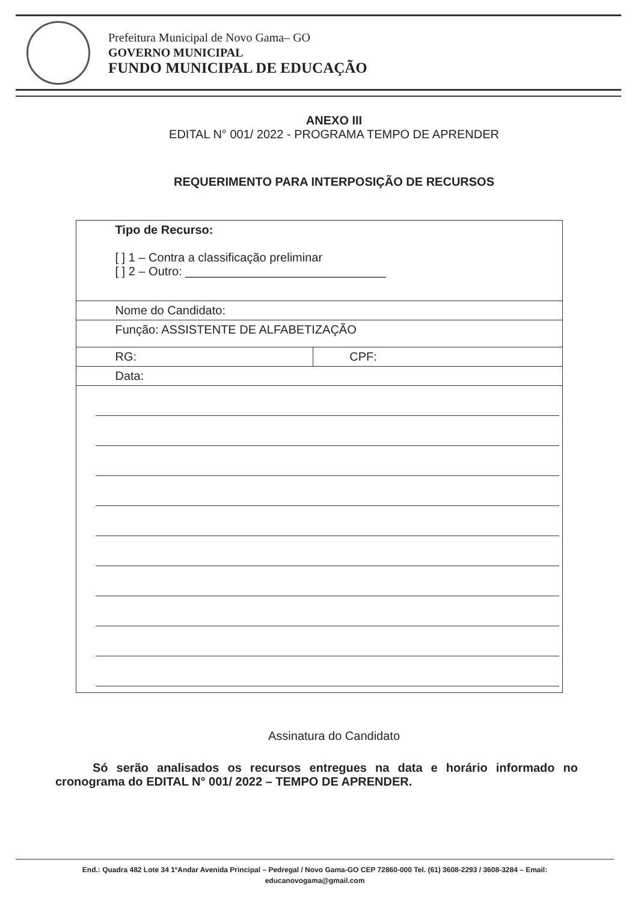Prefeitura Municipal de Novo Gama– GO
GOVERNO MUNICIPAL
FUNDO MUNICIPAL DE EDUCAÇÃO
ANEXO III
EDITAL N° 001/ 2022 - PROGRAMA TEMPO DE APRENDER
REQUERIMENTO PARA INTERPOSIÇÃO DE RECURSOS
| Tipo de Recurso: [ ] 1 – Contra a classificação preliminar [ ] 2 – Outro: ______________________________ | |
| Nome do Candidato: | |
| Função: ASSISTENTE DE ALFABETIZAÇÃO | |
| RG: | CPF: |
| Data: | |
Assinatura do Candidato
Só serão analisados os recursos entregues na data e horário informado no cronograma do EDITAL N° 001/ 2022 – TEMPO DE APRENDER.
End.: Quadra 482 Lote 34 1ºAndar Avenida Principal – Pedregal / Novo Gama-GO CEP 72860-000 Tel. (61) 3608-2293 / 3608-3284 – Email:
educanovogama@gmail.com